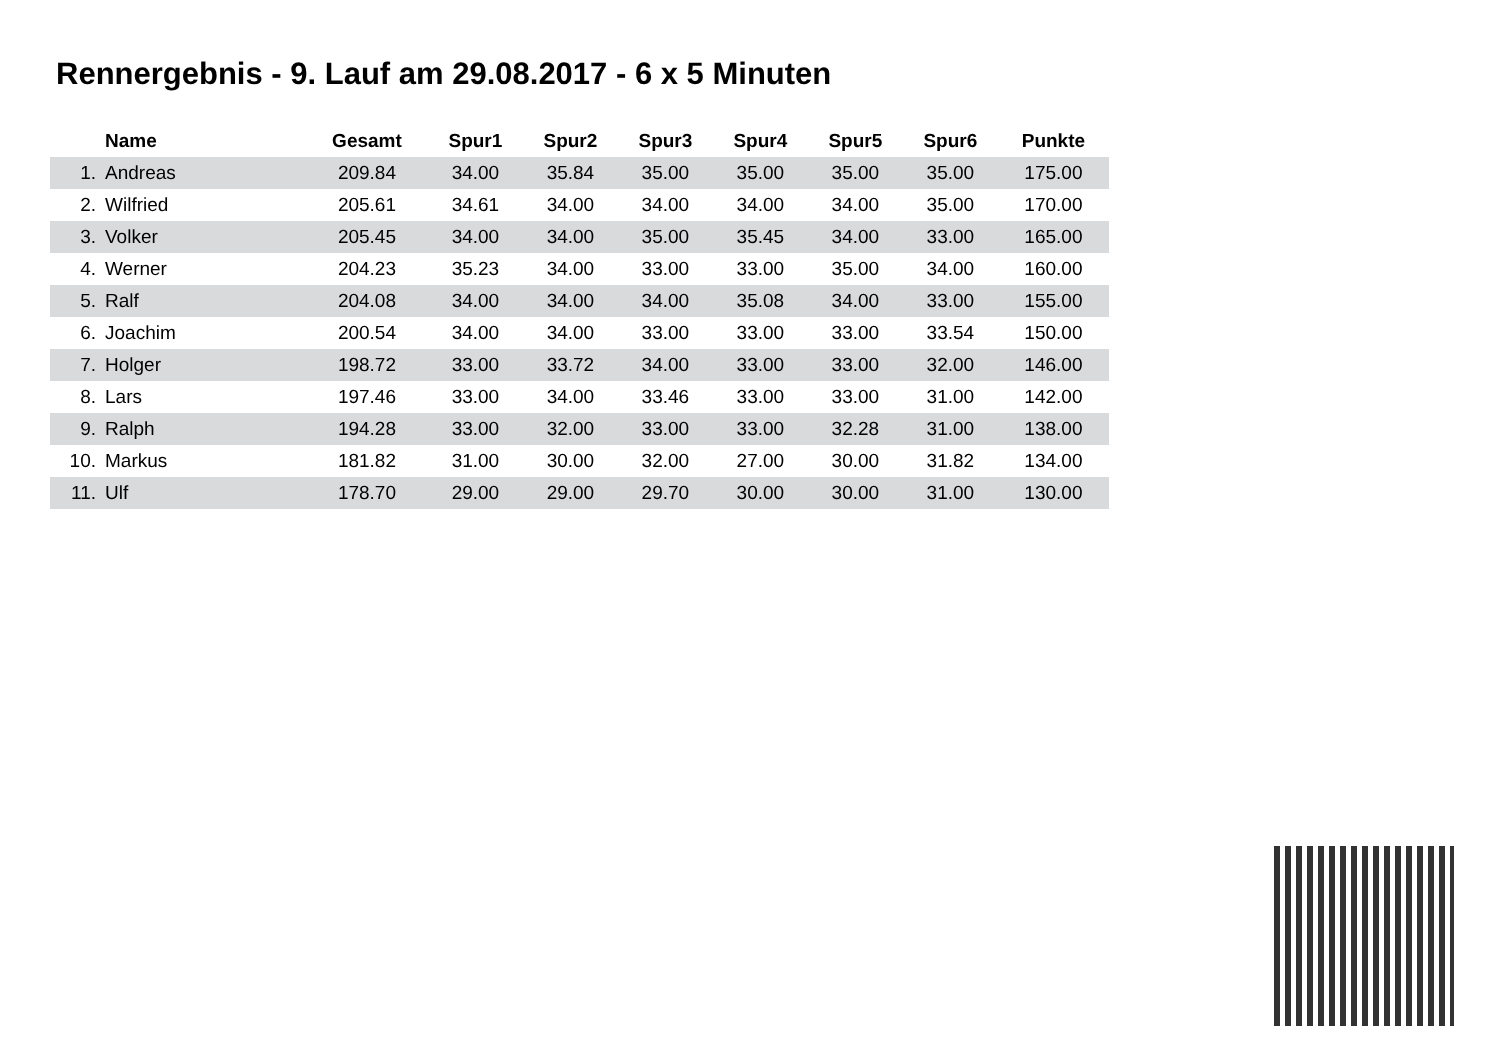Rennergebnis - 9. Lauf am 29.08.2017 - 6 x 5 Minuten
| | Name | Gesamt | Spur1 | Spur2 | Spur3 | Spur4 | Spur5 | Spur6 | Punkte |
| --- | --- | --- | --- | --- | --- | --- | --- | --- | --- |
| 1. | Andreas | 209.84 | 34.00 | 35.84 | 35.00 | 35.00 | 35.00 | 35.00 | 175.00 |
| 2. | Wilfried | 205.61 | 34.61 | 34.00 | 34.00 | 34.00 | 34.00 | 35.00 | 170.00 |
| 3. | Volker | 205.45 | 34.00 | 34.00 | 35.00 | 35.45 | 34.00 | 33.00 | 165.00 |
| 4. | Werner | 204.23 | 35.23 | 34.00 | 33.00 | 33.00 | 35.00 | 34.00 | 160.00 |
| 5. | Ralf | 204.08 | 34.00 | 34.00 | 34.00 | 35.08 | 34.00 | 33.00 | 155.00 |
| 6. | Joachim | 200.54 | 34.00 | 34.00 | 33.00 | 33.00 | 33.00 | 33.54 | 150.00 |
| 7. | Holger | 198.72 | 33.00 | 33.72 | 34.00 | 33.00 | 33.00 | 32.00 | 146.00 |
| 8. | Lars | 197.46 | 33.00 | 34.00 | 33.46 | 33.00 | 33.00 | 31.00 | 142.00 |
| 9. | Ralph | 194.28 | 33.00 | 32.00 | 33.00 | 33.00 | 32.28 | 31.00 | 138.00 |
| 10. | Markus | 181.82 | 31.00 | 30.00 | 32.00 | 27.00 | 30.00 | 31.82 | 134.00 |
| 11. | Ulf | 178.70 | 29.00 | 29.00 | 29.70 | 30.00 | 30.00 | 31.00 | 130.00 |